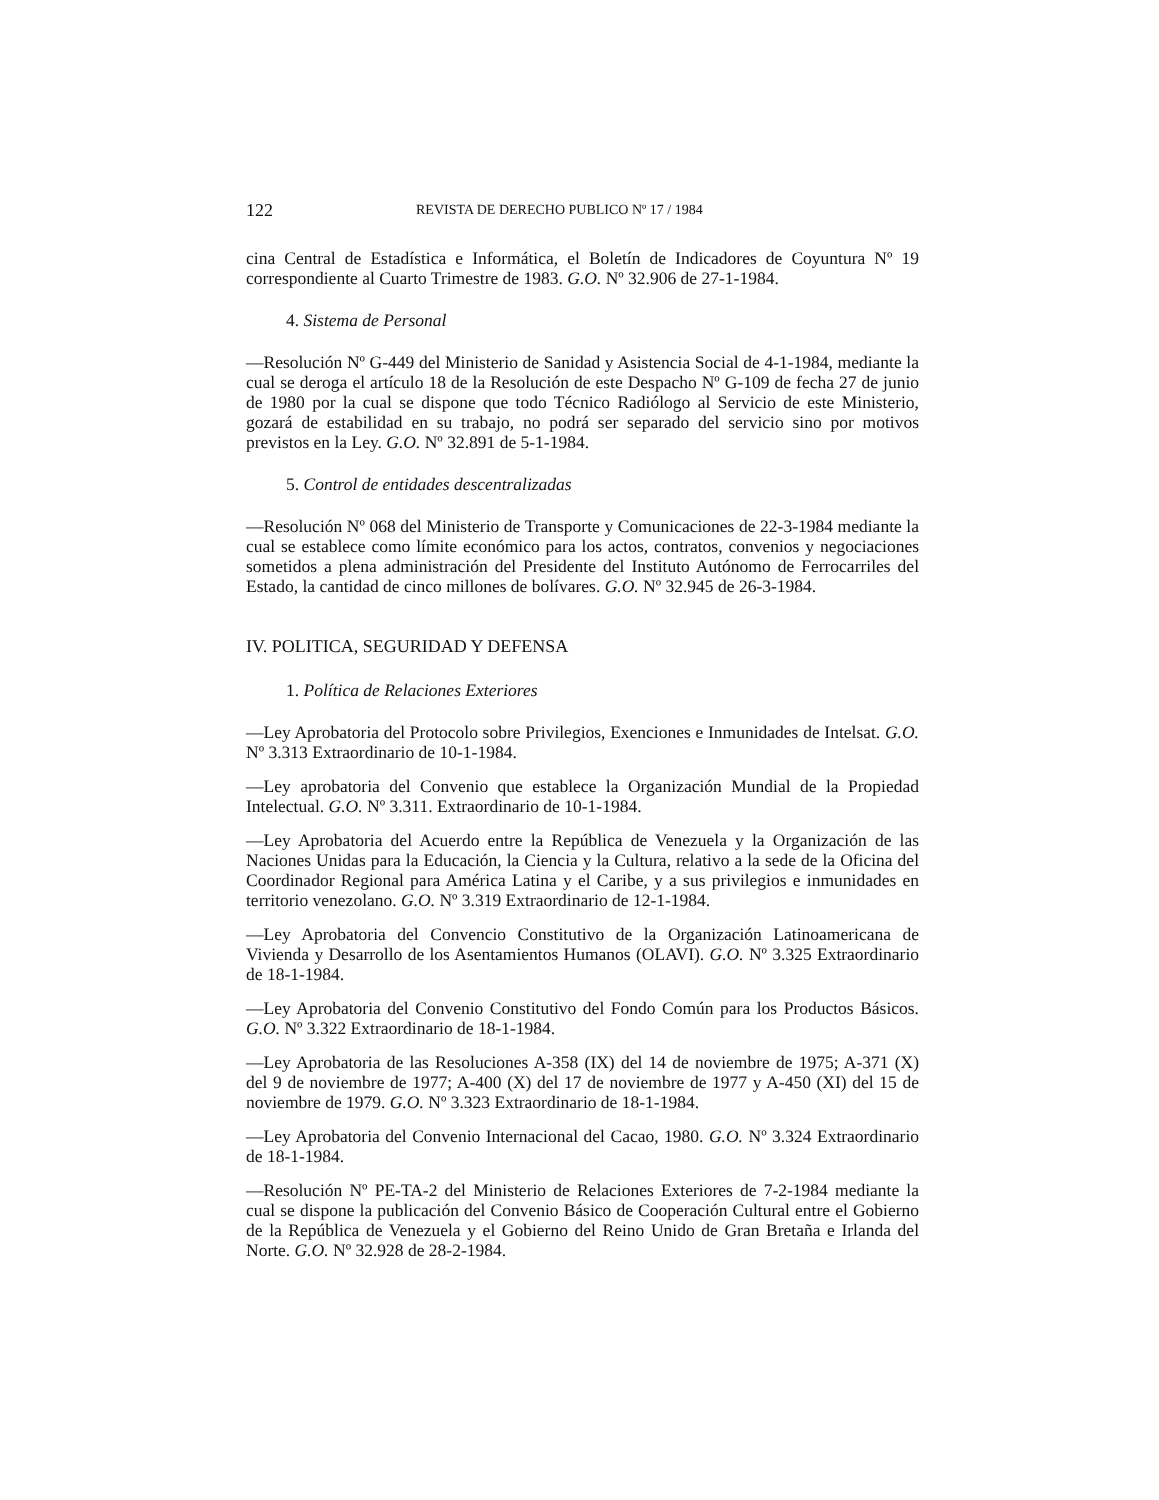122 REVISTA DE DERECHO PUBLICO Nº 17 / 1984
cina Central de Estadística e Informática, el Boletín de Indicadores de Coyuntura Nº 19 correspondiente al Cuarto Trimestre de 1983. G.O. Nº 32.906 de 27-1-1984.
4. Sistema de Personal
—Resolución Nº G-449 del Ministerio de Sanidad y Asistencia Social de 4-1-1984, mediante la cual se deroga el artículo 18 de la Resolución de este Despacho Nº G-109 de fecha 27 de junio de 1980 por la cual se dispone que todo Técnico Radiólogo al Servicio de este Ministerio, gozará de estabilidad en su trabajo, no podrá ser separado del servicio sino por motivos previstos en la Ley. G.O. Nº 32.891 de 5-1-1984.
5. Control de entidades descentralizadas
—Resolución Nº 068 del Ministerio de Transporte y Comunicaciones de 22-3-1984 mediante la cual se establece como límite económico para los actos, contratos, convenios y negociaciones sometidos a plena administración del Presidente del Instituto Autónomo de Ferrocarriles del Estado, la cantidad de cinco millones de bolívares. G.O. Nº 32.945 de 26-3-1984.
IV. POLITICA, SEGURIDAD Y DEFENSA
1. Política de Relaciones Exteriores
—Ley Aprobatoria del Protocolo sobre Privilegios, Exenciones e Inmunidades de Intelsat. G.O. Nº 3.313 Extraordinario de 10-1-1984.
—Ley aprobatoria del Convenio que establece la Organización Mundial de la Propiedad Intelectual. G.O. Nº 3.311. Extraordinario de 10-1-1984.
—Ley Aprobatoria del Acuerdo entre la República de Venezuela y la Organización de las Naciones Unidas para la Educación, la Ciencia y la Cultura, relativo a la sede de la Oficina del Coordinador Regional para América Latina y el Caribe, y a sus privilegios e inmunidades en territorio venezolano. G.O. Nº 3.319 Extraordinario de 12-1-1984.
—Ley Aprobatoria del Convencio Constitutivo de la Organización Latinoamericana de Vivienda y Desarrollo de los Asentamientos Humanos (OLAVI). G.O. Nº 3.325 Extraordinario de 18-1-1984.
—Ley Aprobatoria del Convenio Constitutivo del Fondo Común para los Productos Básicos. G.O. Nº 3.322 Extraordinario de 18-1-1984.
—Ley Aprobatoria de las Resoluciones A-358 (IX) del 14 de noviembre de 1975; A-371 (X) del 9 de noviembre de 1977; A-400 (X) del 17 de noviembre de 1977 y A-450 (XI) del 15 de noviembre de 1979. G.O. Nº 3.323 Extraordinario de 18-1-1984.
—Ley Aprobatoria del Convenio Internacional del Cacao, 1980. G.O. Nº 3.324 Extraordinario de 18-1-1984.
—Resolución Nº PE-TA-2 del Ministerio de Relaciones Exteriores de 7-2-1984 mediante la cual se dispone la publicación del Convenio Básico de Cooperación Cultural entre el Gobierno de la República de Venezuela y el Gobierno del Reino Unido de Gran Bretaña e Irlanda del Norte. G.O. Nº 32.928 de 28-2-1984.